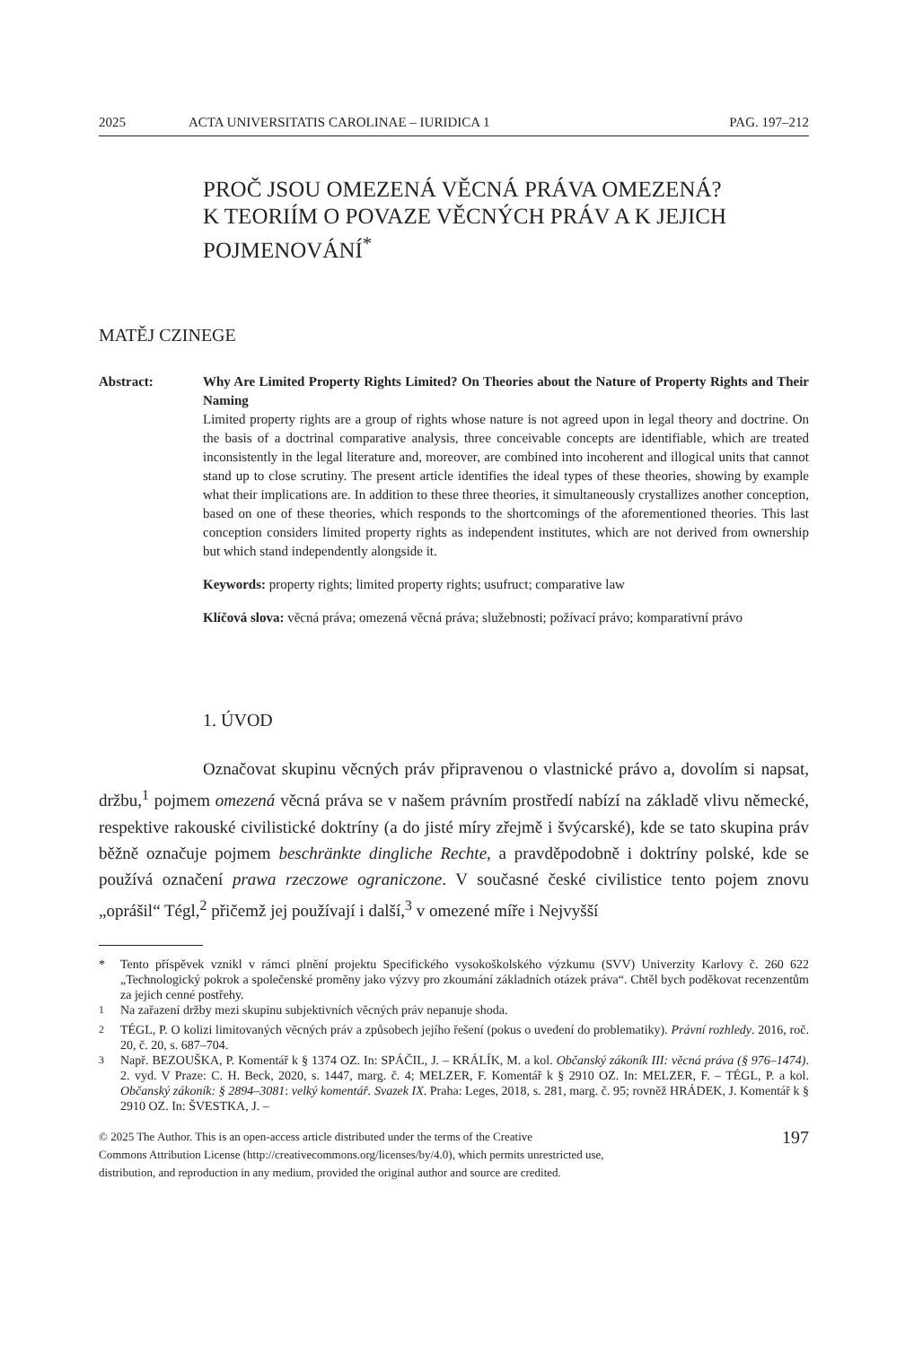2025 ACTA UNIVERSITATIS CAROLINAE – IURIDICA 1 PAG. 197–212
PROČ JSOU OMEZENÁ VĚCNÁ PRÁVA OMEZENÁ?
K TEORIÍM O POVAZE VĚCNÝCH PRÁV A K JEJICH POJMENOVÁNÍ<sup>*</sup>
MATĚJ CZINEGE
Abstract: Why Are Limited Property Rights Limited? On Theories about the Nature of Property Rights and Their Naming
Limited property rights are a group of rights whose nature is not agreed upon in legal theory and doctrine. On the basis of a doctrinal comparative analysis, three conceivable concepts are identifiable, which are treated inconsistently in the legal literature and, moreover, are combined into incoherent and illogical units that cannot stand up to close scrutiny. The present article identifies the ideal types of these theories, showing by example what their implications are. In addition to these three theories, it simultaneously crystallizes another conception, based on one of these theories, which responds to the shortcomings of the aforementioned theories. This last conception considers limited property rights as independent institutes, which are not derived from ownership but which stand independently alongside it.
Keywords: property rights; limited property rights; usufruct; comparative law
Klíčová slova: věcná práva; omezená věcná práva; služebnosti; požívací právo; komparativní právo
1. ÚVOD
Označovat skupinu věcných práv připravenou o vlastnické právo a, dovolím si napsat, držbu,<sup>1</sup> pojmem omezená věcná práva se v našem právním prostředí nabízí na základě vlivu německé, respektive rakouské civilistické doktríny (a do jisté míry zřejmě i švýcarské), kde se tato skupina práv běžně označuje pojmem beschränkte dingliche Rechte, a pravděpodobně i doktríny polské, kde se používá označení prawa rzeczowe ograniczone. V současné české civilistice tento pojem znovu „oprášil“ Tégl,<sup>2</sup> přičemž jej používají i další,<sup>3</sup> v omezené míře i Nejvyšší
* Tento příspěvek vznikl v rámci plnění projektu Specifického vysokoškolského výzkumu (SVV) Univerzity Karlovy č. 260 622 „Technologický pokrok a společenské proměny jako výzvy pro zkoumání základních otázek práva“. Chtěl bych poděkovat recenzentům za jejich cenné postřehy.
<sup>1</sup> Na zařazení držby mezi skupinu subjektivních věcných práv nepanuje shoda.
<sup>2</sup> TÉGL, P. O kolizi limitovaných věcných práv a způsobech jejího řešení (pokus o uvedení do problematiky). Právní rozhledy. 2016, roč. 20, č. 20, s. 687–704.
<sup>3</sup> Např. BEZOUŠKA, P. Komentář k § 1374 OZ. In: SPÁČIL, J. – KRÁLÍK, M. a kol. Občanský zákoník III: věcná práva (§ 976–1474). 2. vyd. V Praze: C. H. Beck, 2020, s. 1447, marg. č. 4; MELZER, F. Komentář k § 2910 OZ. In: MELZER, F. – TÉGL, P. a kol. Občanský zákoník: § 2894–3081: velký komentář. Svazek IX. Praha: Leges, 2018, s. 281, marg. č. 95; rovněž HRÁDEK, J. Komentář k § 2910 OZ. In: ŠVESTKA, J. –
© 2025 The Author. This is an open-access article distributed under the terms of the Creative
Commons Attribution License (http://creativecommons.org/licenses/by/4.0), which permits unrestricted use,
distribution, and reproduction in any medium, provided the original author and source are credited. 197